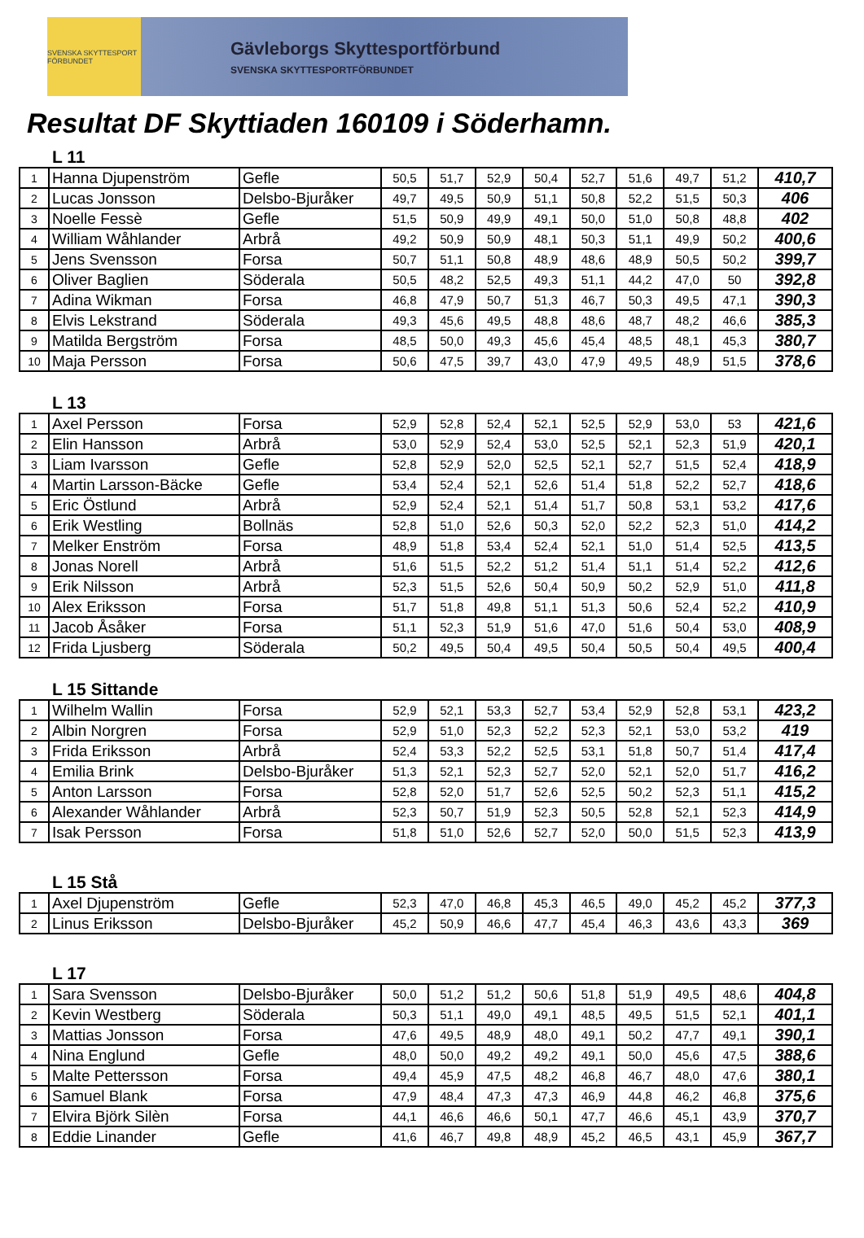SVENSKA SKYTTESPORT FÖRBUNDET
Gävleborgs Skyttesportförbund
SVENSKA SKYTTESPORTFÖRBUNDET
Resultat DF Skyttiaden 160109 i Söderhamn.
L 11
| 1 | Hanna Djupenström | Gefle | 50,5 | 51,7 | 52,9 | 50,4 | 52,7 | 51,6 | 49,7 | 51,2 | 410,7 |
| 2 | Lucas Jonsson | Delsbo-Bjuråker | 49,7 | 49,5 | 50,9 | 51,1 | 50,8 | 52,2 | 51,5 | 50,3 | 406 |
| 3 | Noelle Fessè | Gefle | 51,5 | 50,9 | 49,9 | 49,1 | 50,0 | 51,0 | 50,8 | 48,8 | 402 |
| 4 | William Wåhlander | Arbrå | 49,2 | 50,9 | 50,9 | 48,1 | 50,3 | 51,1 | 49,9 | 50,2 | 400,6 |
| 5 | Jens Svensson | Forsa | 50,7 | 51,1 | 50,8 | 48,9 | 48,6 | 48,9 | 50,5 | 50,2 | 399,7 |
| 6 | Oliver Baglien | Söderala | 50,5 | 48,2 | 52,5 | 49,3 | 51,1 | 44,2 | 47,0 | 50 | 392,8 |
| 7 | Adina Wikman | Forsa | 46,8 | 47,9 | 50,7 | 51,3 | 46,7 | 50,3 | 49,5 | 47,1 | 390,3 |
| 8 | Elvis Lekstrand | Söderala | 49,3 | 45,6 | 49,5 | 48,8 | 48,6 | 48,7 | 48,2 | 46,6 | 385,3 |
| 9 | Matilda Bergström | Forsa | 48,5 | 50,0 | 49,3 | 45,6 | 45,4 | 48,5 | 48,1 | 45,3 | 380,7 |
| 10 | Maja Persson | Forsa | 50,6 | 47,5 | 39,7 | 43,0 | 47,9 | 49,5 | 48,9 | 51,5 | 378,6 |
L 13
| 1 | Axel Persson | Forsa | 52,9 | 52,8 | 52,4 | 52,1 | 52,5 | 52,9 | 53,0 | 53 | 421,6 |
| 2 | Elin Hansson | Arbrå | 53,0 | 52,9 | 52,4 | 53,0 | 52,5 | 52,1 | 52,3 | 51,9 | 420,1 |
| 3 | Liam Ivarsson | Gefle | 52,8 | 52,9 | 52,0 | 52,5 | 52,1 | 52,7 | 51,5 | 52,4 | 418,9 |
| 4 | Martin Larsson-Bäcke | Gefle | 53,4 | 52,4 | 52,1 | 52,6 | 51,4 | 51,8 | 52,2 | 52,7 | 418,6 |
| 5 | Eric Östlund | Arbrå | 52,9 | 52,4 | 52,1 | 51,4 | 51,7 | 50,8 | 53,1 | 53,2 | 417,6 |
| 6 | Erik Westling | Bollnäs | 52,8 | 51,0 | 52,6 | 50,3 | 52,0 | 52,2 | 52,3 | 51,0 | 414,2 |
| 7 | Melker Enström | Forsa | 48,9 | 51,8 | 53,4 | 52,4 | 52,1 | 51,0 | 51,4 | 52,5 | 413,5 |
| 8 | Jonas Norell | Arbrå | 51,6 | 51,5 | 52,2 | 51,2 | 51,4 | 51,1 | 51,4 | 52,2 | 412,6 |
| 9 | Erik Nilsson | Arbrå | 52,3 | 51,5 | 52,6 | 50,4 | 50,9 | 50,2 | 52,9 | 51,0 | 411,8 |
| 10 | Alex Eriksson | Forsa | 51,7 | 51,8 | 49,8 | 51,1 | 51,3 | 50,6 | 52,4 | 52,2 | 410,9 |
| 11 | Jacob Åsåker | Forsa | 51,1 | 52,3 | 51,9 | 51,6 | 47,0 | 51,6 | 50,4 | 53,0 | 408,9 |
| 12 | Frida Ljusberg | Söderala | 50,2 | 49,5 | 50,4 | 49,5 | 50,4 | 50,5 | 50,4 | 49,5 | 400,4 |
L 15 Sittande
| 1 | Wilhelm Wallin | Forsa | 52,9 | 52,1 | 53,3 | 52,7 | 53,4 | 52,9 | 52,8 | 53,1 | 423,2 |
| 2 | Albin Norgren | Forsa | 52,9 | 51,0 | 52,3 | 52,2 | 52,3 | 52,1 | 53,0 | 53,2 | 419 |
| 3 | Frida Eriksson | Arbrå | 52,4 | 53,3 | 52,2 | 52,5 | 53,1 | 51,8 | 50,7 | 51,4 | 417,4 |
| 4 | Emilia Brink | Delsbo-Bjuråker | 51,3 | 52,1 | 52,3 | 52,7 | 52,0 | 52,1 | 52,0 | 51,7 | 416,2 |
| 5 | Anton Larsson | Forsa | 52,8 | 52,0 | 51,7 | 52,6 | 52,5 | 50,2 | 52,3 | 51,1 | 415,2 |
| 6 | Alexander Wåhlander | Arbrå | 52,3 | 50,7 | 51,9 | 52,3 | 50,5 | 52,8 | 52,1 | 52,3 | 414,9 |
| 7 | Isak Persson | Forsa | 51,8 | 51,0 | 52,6 | 52,7 | 52,0 | 50,0 | 51,5 | 52,3 | 413,9 |
L 15 Stå
| 1 | Axel Djupenström | Gefle | 52,3 | 47,0 | 46,8 | 45,3 | 46,5 | 49,0 | 45,2 | 45,2 | 377,3 |
| 2 | Linus Eriksson | Delsbo-Bjuråker | 45,2 | 50,9 | 46,6 | 47,7 | 45,4 | 46,3 | 43,6 | 43,3 | 369 |
L 17
| 1 | Sara Svensson | Delsbo-Bjuråker | 50,0 | 51,2 | 51,2 | 50,6 | 51,8 | 51,9 | 49,5 | 48,6 | 404,8 |
| 2 | Kevin Westberg | Söderala | 50,3 | 51,1 | 49,0 | 49,1 | 48,5 | 49,5 | 51,5 | 52,1 | 401,1 |
| 3 | Mattias Jonsson | Forsa | 47,6 | 49,5 | 48,9 | 48,0 | 49,1 | 50,2 | 47,7 | 49,1 | 390,1 |
| 4 | Nina Englund | Gefle | 48,0 | 50,0 | 49,2 | 49,2 | 49,1 | 50,0 | 45,6 | 47,5 | 388,6 |
| 5 | Malte Pettersson | Forsa | 49,4 | 45,9 | 47,5 | 48,2 | 46,8 | 46,7 | 48,0 | 47,6 | 380,1 |
| 6 | Samuel Blank | Forsa | 47,9 | 48,4 | 47,3 | 47,3 | 46,9 | 44,8 | 46,2 | 46,8 | 375,6 |
| 7 | Elvira Björk Silèn | Forsa | 44,1 | 46,6 | 46,6 | 50,1 | 47,7 | 46,6 | 45,1 | 43,9 | 370,7 |
| 8 | Eddie Linander | Gefle | 41,6 | 46,7 | 49,8 | 48,9 | 45,2 | 46,5 | 43,1 | 45,9 | 367,7 |